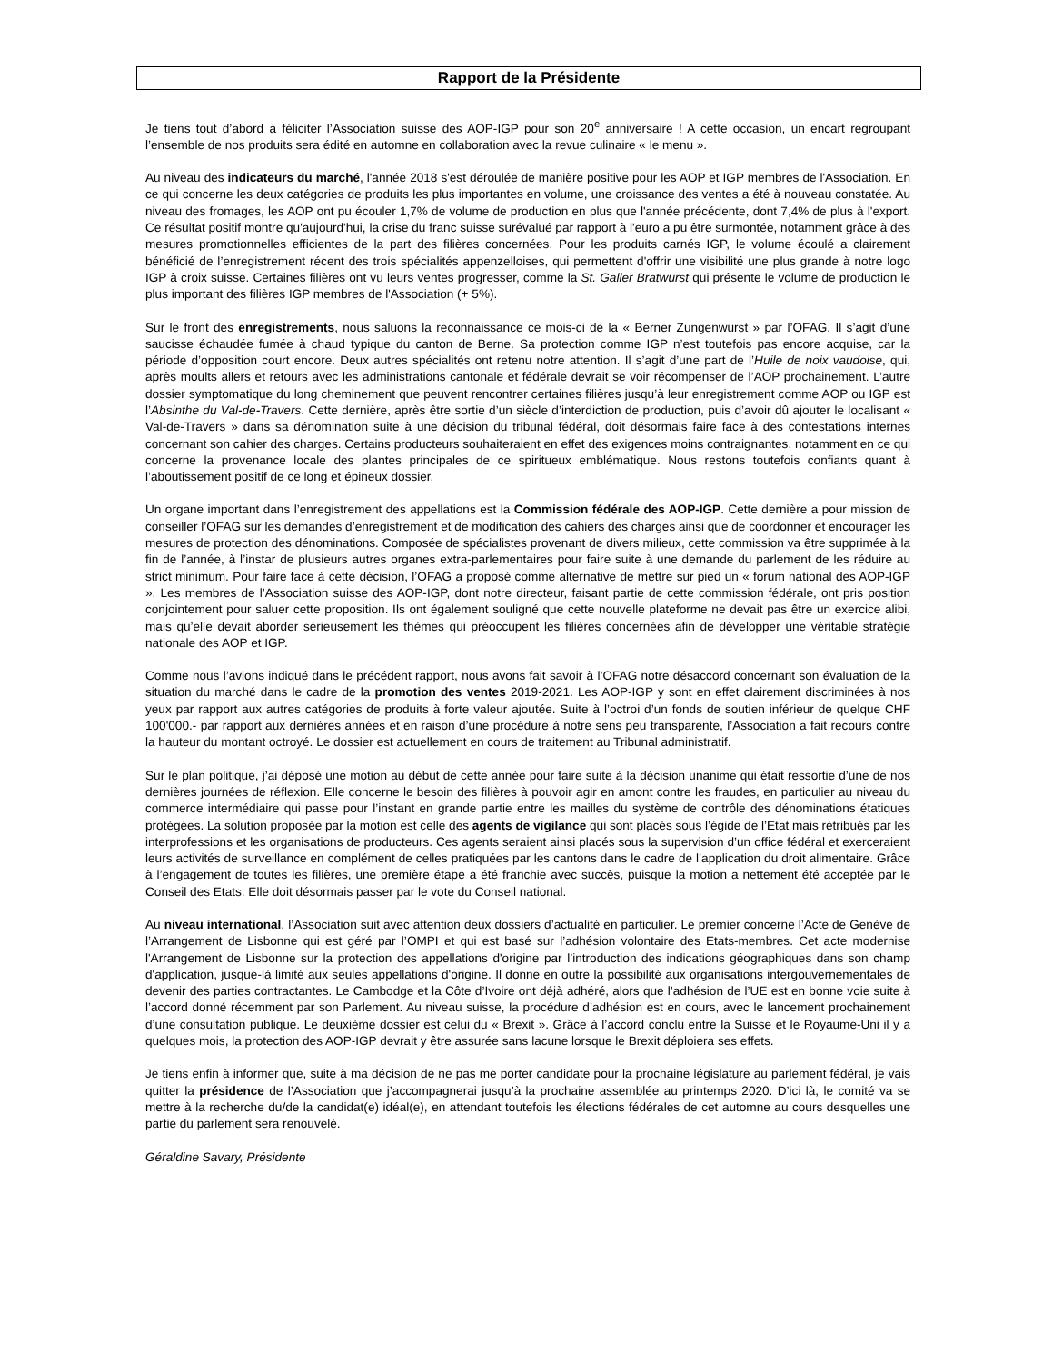Rapport de la Présidente
Je tiens tout d’abord à féliciter l’Association suisse des AOP-IGP pour son 20<sup>e</sup> anniversaire ! A cette occasion, un encart regroupant l’ensemble de nos produits sera édité en automne en collaboration avec la revue culinaire « le menu ».
Au niveau des indicateurs du marché, l'année 2018 s'est déroulée de manière positive pour les AOP et IGP membres de l'Association. En ce qui concerne les deux catégories de produits les plus importantes en volume, une croissance des ventes a été à nouveau constatée. Au niveau des fromages, les AOP ont pu écouler 1,7% de volume de production en plus que l'année précédente, dont 7,4% de plus à l'export. Ce résultat positif montre qu'aujourd'hui, la crise du franc suisse surévalué par rapport à l'euro a pu être surmontée, notamment grâce à des mesures promotionnelles efficientes de la part des filières concernées. Pour les produits carnés IGP, le volume écoulé a clairement bénéficié de l’enregistrement récent des trois spécialités appenzelloises, qui permettent d'offrir une visibilité une plus grande à notre logo IGP à croix suisse. Certaines filières ont vu leurs ventes progresser, comme la St. Galler Bratwurst qui présente le volume de production le plus important des filières IGP membres de l'Association (+ 5%).
Sur le front des enregistrements, nous saluons la reconnaissance ce mois-ci de la « Berner Zungenwurst » par l’OFAG. Il s’agit d’une saucisse échaudée fumée à chaud typique du canton de Berne. Sa protection comme IGP n’est toutefois pas encore acquise, car la période d’opposition court encore. Deux autres spécialités ont retenu notre attention. Il s’agit d’une part de l’Huile de noix vaudoise, qui, après moults allers et retours avec les administrations cantonale et fédérale devrait se voir récompenser de l’AOP prochainement. L’autre dossier symptomatique du long cheminement que peuvent rencontrer certaines filières jusqu’à leur enregistrement comme AOP ou IGP est l’Absinthe du Val-de-Travers. Cette dernière, après être sortie d’un siècle d’interdiction de production, puis d’avoir dû ajouter le localisant « Val-de-Travers » dans sa dénomination suite à une décision du tribunal fédéral, doit désormais faire face à des contestations internes concernant son cahier des charges. Certains producteurs souhaiteraient en effet des exigences moins contraignantes, notamment en ce qui concerne la provenance locale des plantes principales de ce spiritueux emblématique. Nous restons toutefois confiants quant à l’aboutissement positif de ce long et épineux dossier.
Un organe important dans l’enregistrement des appellations est la Commission fédérale des AOP-IGP. Cette dernière a pour mission de conseiller l’OFAG sur les demandes d’enregistrement et de modification des cahiers des charges ainsi que de coordonner et encourager les mesures de protection des dénominations. Composée de spécialistes provenant de divers milieux, cette commission va être supprimée à la fin de l’année, à l’instar de plusieurs autres organes extra-parlementaires pour faire suite à une demande du parlement de les réduire au strict minimum. Pour faire face à cette décision, l’OFAG a proposé comme alternative de mettre sur pied un « forum national des AOP-IGP ». Les membres de l’Association suisse des AOP-IGP, dont notre directeur, faisant partie de cette commission fédérale, ont pris position conjointement pour saluer cette proposition. Ils ont également souligné que cette nouvelle plateforme ne devait pas être un exercice alibi, mais qu’elle devait aborder sérieusement les thèmes qui préoccupent les filières concernées afin de développer une véritable stratégie nationale des AOP et IGP.
Comme nous l’avions indiqué dans le précédent rapport, nous avons fait savoir à l’OFAG notre désaccord concernant son évaluation de la situation du marché dans le cadre de la promotion des ventes 2019-2021. Les AOP-IGP y sont en effet clairement discriminées à nos yeux par rapport aux autres catégories de produits à forte valeur ajoutée. Suite à l’octroi d’un fonds de soutien inférieur de quelque CHF 100'000.- par rapport aux dernières années et en raison d’une procédure à notre sens peu transparente, l’Association a fait recours contre la hauteur du montant octroyé. Le dossier est actuellement en cours de traitement au Tribunal administratif.
Sur le plan politique, j’ai déposé une motion au début de cette année pour faire suite à la décision unanime qui était ressortie d’une de nos dernières journées de réflexion. Elle concerne le besoin des filières à pouvoir agir en amont contre les fraudes, en particulier au niveau du commerce intermédiaire qui passe pour l’instant en grande partie entre les mailles du système de contrôle des dénominations étatiques protégées. La solution proposée par la motion est celle des agents de vigilance qui sont placés sous l’égide de l’Etat mais rétribués par les interprofessions et les organisations de producteurs. Ces agents seraient ainsi placés sous la supervision d’un office fédéral et exerceraient leurs activités de surveillance en complément de celles pratiquées par les cantons dans le cadre de l’application du droit alimentaire. Grâce à l’engagement de toutes les filières, une première étape a été franchie avec succès, puisque la motion a nettement été acceptée par le Conseil des Etats. Elle doit désormais passer par le vote du Conseil national.
Au niveau international, l’Association suit avec attention deux dossiers d’actualité en particulier. Le premier concerne l’Acte de Genève de l’Arrangement de Lisbonne qui est géré par l’OMPI et qui est basé sur l’adhésion volontaire des Etats-membres. Cet acte modernise l'Arrangement de Lisbonne sur la protection des appellations d'origine par l’introduction des indications géographiques dans son champ d'application, jusque-là limité aux seules appellations d'origine. Il donne en outre la possibilité aux organisations intergouvernementales de devenir des parties contractantes. Le Cambodge et la Côte d’Ivoire ont déjà adhéré, alors que l’adhésion de l’UE est en bonne voie suite à l’accord donné récemment par son Parlement. Au niveau suisse, la procédure d’adhésion est en cours, avec le lancement prochainement d’une consultation publique. Le deuxième dossier est celui du « Brexit ». Grâce à l’accord conclu entre la Suisse et le Royaume-Uni il y a quelques mois, la protection des AOP-IGP devrait y être assurée sans lacune lorsque le Brexit déploiera ses effets.
Je tiens enfin à informer que, suite à ma décision de ne pas me porter candidate pour la prochaine législature au parlement fédéral, je vais quitter la présidence de l’Association que j’accompagnerai jusqu’à la prochaine assemblée au printemps 2020. D’ici là, le comité va se mettre à la recherche du/de la candidat(e) idéal(e), en attendant toutefois les élections fédérales de cet automne au cours desquelles une partie du parlement sera renouvelé.
Géraldine Savary, Présidente